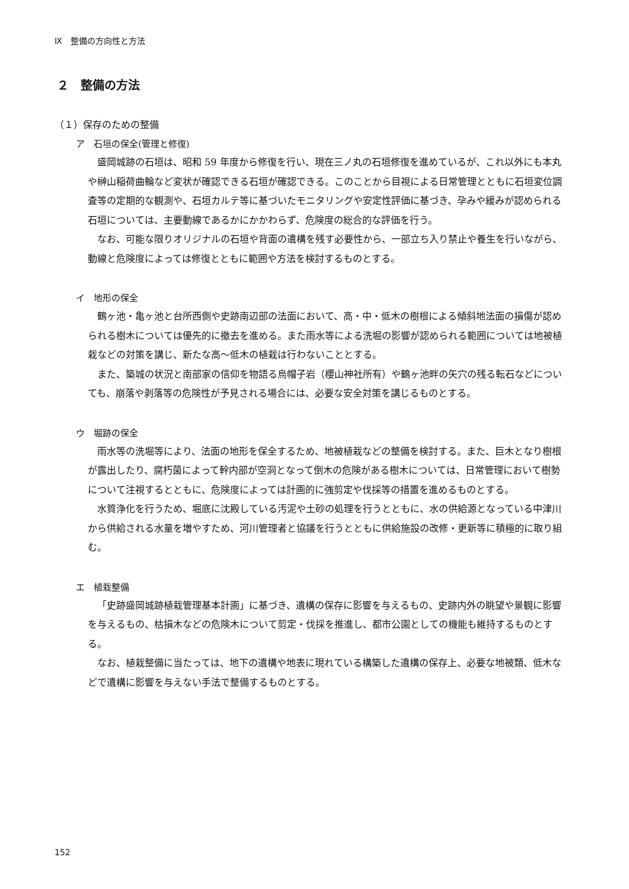Ⅸ　整備の方向性と方法
２　整備の方法
（１）保存のための整備
ア　石垣の保全(管理と修復)
盛岡城跡の石垣は、昭和 59 年度から修復を行い、現在三ノ丸の石垣修復を進めているが、これ以外にも本丸や榊山稲荷曲輪など変状が確認できる石垣が確認できる。このことから目視による日常管理とともに石垣変位調査等の定期的な観測や、石垣カルテ等に基づいたモニタリングや安定性評価に基づき、孕みや緩みが認められる石垣については、主要動線であるかにかかわらず、危険度の総合的な評価を行う。
なお、可能な限りオリジナルの石垣や背面の遺構を残す必要性から、一部立ち入り禁止や養生を行いながら、動線と危険度によっては修復とともに範囲や方法を検討するものとする。
イ　地形の保全
鶴ヶ池・亀ヶ池と台所西側や史跡南辺部の法面において、高・中・低木の樹根による傾斜地法面の損傷が認められる樹木については優先的に撤去を進める。また雨水等による洗堀の影響が認められる範囲については地被植栽などの対策を講じ、新たな高～低木の植栽は行わないこととする。
また、築城の状況と南部家の信仰を物語る烏帽子岩（櫻山神社所有）や鶴ヶ池畔の矢穴の残る転石などについても、崩落や剥落等の危険性が予見される場合には、必要な安全対策を講じるものとする。
ウ　堀跡の保全
雨水等の洗堀等により、法面の地形を保全するため、地被植栽などの整備を検討する。また、巨木となり樹根が露出したり、腐朽菌によって幹内部が空洞となって倒木の危険がある樹木については、日常管理において樹勢について注視するとともに、危険度によっては計画的に強剪定や伐採等の措置を進めるものとする。
水質浄化を行うため、堀底に沈殿している汚泥や土砂の処理を行うとともに、水の供給源となっている中津川から供給される水量を増やすため、河川管理者と協議を行うとともに供給施設の改修・更新等に積極的に取り組む。
エ　植栽整備
「史跡盛岡城跡植栽管理基本計画」に基づき、遺構の保存に影響を与えるもの、史跡内外の眺望や景観に影響を与えるもの、枯損木などの危険木について剪定・伐採を推進し、都市公園としての機能も維持するものとする。
なお、植栽整備に当たっては、地下の遺構や地表に現れている構築した遺構の保存上、必要な地被類、低木などで遺構に影響を与えない手法で整備するものとする。
152